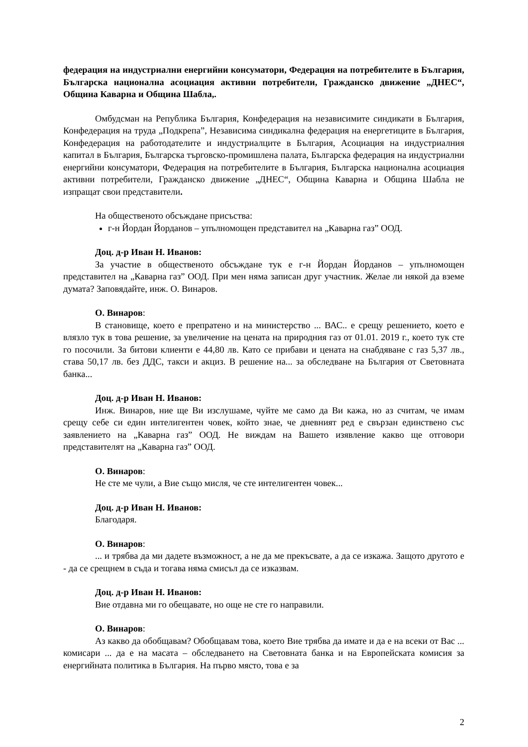федерация на индустриални енергийни консуматори, Федерация на потребителите в България, Българска национална асоциация активни потребители, Гражданско движение „ДНЕС“, Община Каварна и Община Шабла,.
Омбудсман на Република България, Конфедерация на независимите синдикати в България, Конфедерация на труда „Подкрепа”, Независима синдикална федерация на енергетиците в България, Конфедерация на работодателите и индустриалците в България, Асоциация на индустриалния капитал в България, Българска търговско-промишлена палата, Българска федерация на индустриални енергийни консуматори, Федерация на потребителите в България, Българска национална асоциация активни потребители, Гражданско движение „ДНЕС“, Община Каварна и Община Шабла не изпращат свои представители.
На общественото обсъждане присъства:
г-н Йордан Йорданов – упълномощен представител на „Каварна газ” ООД.
Доц. д-р Иван Н. Иванов:
За участие в общественото обсъждане тук е г-н Йордан Йорданов – упълномощен представител на „Каварна газ” ООД. При мен няма записан друг участник. Желае ли някой да вземе думата? Заповядайте, инж. О. Винаров.
О. Винаров:
В становище, което е препратено и на министерство ... ВАС.. е срещу решението, което е влязло тук в това решение, за увеличение на цената на природния газ от 01.01. 2019 г., което тук сте го посочили. За битови клиенти е 44,80 лв. Като се прибави и цената на снабдяване с газ 5,37 лв., става 50,17 лв. без ДДС, такси и акциз. В решение на... за обследване на България от Световната банка...
Доц. д-р Иван Н. Иванов:
Инж. Винаров, ние ще Ви изслушаме, чуйте ме само да Ви кажа, но аз считам, че имам срещу себе си един интелигентен човек, който знае, че дневният ред е свързан единствено със заявлението на „Каварна газ” ООД. Не виждам на Вашето изявление какво ще отговори представителят на „Каварна газ” ООД.
О. Винаров:
Не сте ме чули, а Вие също мисля, че сте интелигентен човек...
Доц. д-р Иван Н. Иванов:
Благодаря.
О. Винаров:
... и трябва да ми дадете възможност, а не да ме прекъсвате, а да се изкажа. Защото другото е - да се срещнем в съда и тогава няма смисъл да се изказвам.
Доц. д-р Иван Н. Иванов:
Вие отдавна ми го обещавате, но още не сте го направили.
О. Винаров:
Аз какво да обобщавам? Обобщавам това, което Вие трябва да имате и да е на всеки от Вас ... комисари ... да е на масата – обследването на Световната банка и на Европейската комисия за енергийната политика в България. На първо място, това е за
2